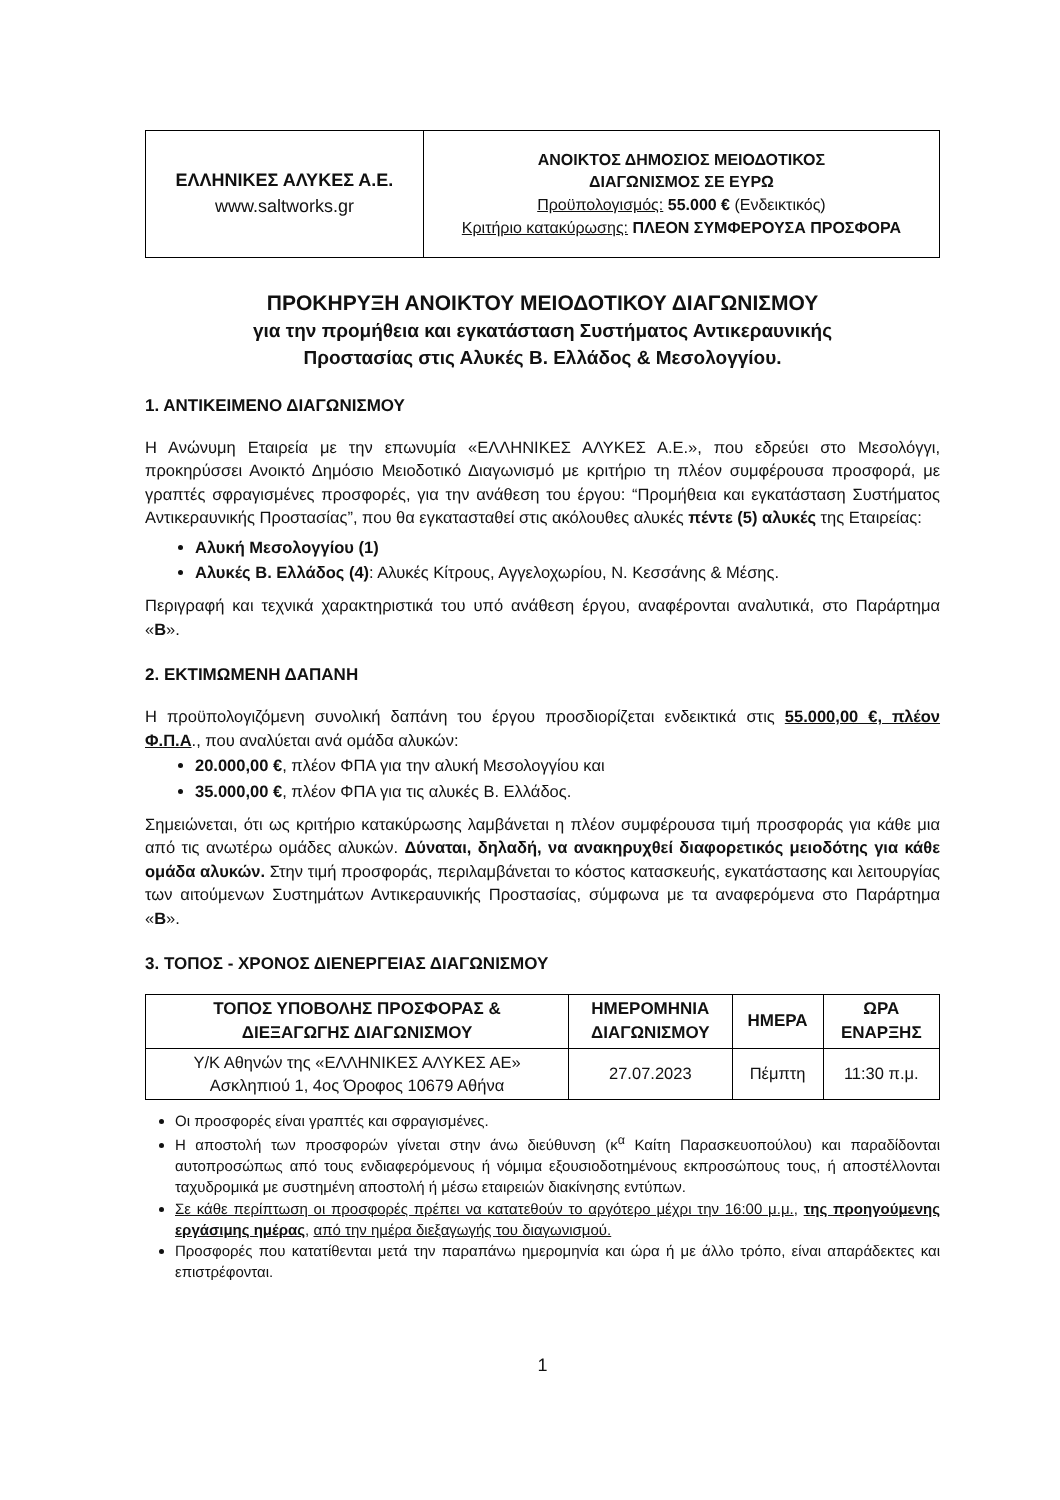| ΕΛΛΗΝΙΚΕΣ ΑΛΥΚΕΣ Α.Ε. www.saltworks.gr | ΑΝΟΙΚΤΟΣ ΔΗΜΟΣΙΟΣ ΜΕΙΟΔΟΤΙΚΟΣ ΔΙΑΓΩΝΙΣΜΟΣ ΣΕ ΕΥΡΩ Προϋπολογισμός: 55.000 € (Ενδεικτικός) Κριτήριο κατακύρωσης: ΠΛΕΟΝ ΣΥΜΦΕΡΟΥΣΑ ΠΡΟΣΦΟΡΑ |
ΠΡΟΚΗΡΥΞΗ ΑΝΟΙΚΤΟΥ ΜΕΙΟΔΟΤΙΚΟΥ ΔΙΑΓΩΝΙΣΜΟΥ
για την προμήθεια και εγκατάσταση Συστήματος Αντικεραυνικής
Προστασίας στις Αλυκές Β. Ελλάδος & Μεσολογγίου.
1. ΑΝΤΙΚΕΙΜΕΝΟ ΔΙΑΓΩΝΙΣΜΟΥ
Η Ανώνυμη Εταιρεία με την επωνυμία «ΕΛΛΗΝΙΚΕΣ ΑΛΥΚΕΣ Α.Ε.», που εδρεύει στο Μεσολόγγι, προκηρύσσει Ανοικτό Δημόσιο Μειοδοτικό Διαγωνισμό με κριτήριο τη πλέον συμφέρουσα προσφορά, με γραπτές σφραγισμένες προσφορές, για την ανάθεση του έργου: “Προμήθεια και εγκατάσταση Συστήματος Αντικεραυνικής Προστασίας”, που θα εγκατασταθεί στις ακόλουθες αλυκές πέντε (5) αλυκές της Εταιρείας:
Αλυκή Μεσολογγίου (1)
Αλυκές Β. Ελλάδος (4): Αλυκές Κίτρους, Αγγελοχωρίου, Ν. Κεσσάνης & Μέσης.
Περιγραφή και τεχνικά χαρακτηριστικά του υπό ανάθεση έργου, αναφέρονται αναλυτικά, στο Παράρτημα «Β».
2. ΕΚΤΙΜΩΜΕΝΗ ΔΑΠΑΝΗ
Η προϋπολογιζόμενη συνολική δαπάνη του έργου προσδιορίζεται ενδεικτικά στις 55.000,00 €, πλέον Φ.Π.Α., που αναλύεται ανά ομάδα αλυκών:
20.000,00 €, πλέον ΦΠΑ για την αλυκή Μεσολογγίου και
35.000,00 €, πλέον ΦΠΑ για τις αλυκές Β. Ελλάδος.
Σημειώνεται, ότι ως κριτήριο κατακύρωσης λαμβάνεται η πλέον συμφέρουσα τιμή προσφοράς για κάθε μια από τις ανωτέρω ομάδες αλυκών. Δύναται, δηλαδή, να ανακηρυχθεί διαφορετικός μειοδότης για κάθε ομάδα αλυκών. Στην τιμή προσφοράς, περιλαμβάνεται το κόστος κατασκευής, εγκατάστασης και λειτουργίας των αιτούμενων Συστημάτων Αντικεραυνικής Προστασίας, σύμφωνα με τα αναφερόμενα στο Παράρτημα «Β».
3. ΤΟΠΟΣ - ΧΡΟΝΟΣ ΔΙΕΝΕΡΓΕΙΑΣ ΔΙΑΓΩΝΙΣΜΟΥ
| ΤΟΠΟΣ ΥΠΟΒΟΛΗΣ ΠΡΟΣΦΟΡΑΣ & ΔΙΕΞΑΓΩΓΗΣ ΔΙΑΓΩΝΙΣΜΟΥ | ΗΜΕΡΟΜΗΝΙΑ ΔΙΑΓΩΝΙΣΜΟΥ | ΗΜΕΡΑ | ΩΡΑ ΕΝΑΡΞΗΣ |
| --- | --- | --- | --- |
| Υ/Κ Αθηνών της «ΕΛΛΗΝΙΚΕΣ ΑΛΥΚΕΣ ΑΕ» Ασκληπιού 1, 4ος Όροφος 10679 Αθήνα | 27.07.2023 | Πέμπτη | 11:30 π.μ. |
Οι προσφορές είναι γραπτές και σφραγισμένες.
Η αποστολή των προσφορών γίνεται στην άνω διεύθυνση (κ<sup>α</sup> Καίτη Παρασκευοπούλου) και παραδίδονται αυτοπροσώπως από τους ενδιαφερόμενους ή νόμιμα εξουσιοδοτημένους εκπροσώπους τους, ή αποστέλλονται ταχυδρομικά με συστημένη αποστολή ή μέσω εταιρειών διακίνησης εντύπων.
Σε κάθε περίπτωση οι προσφορές πρέπει να κατατεθούν το αργότερο μέχρι την 16:00 μ.μ., της προηγούμενης εργάσιμης ημέρας, από την ημέρα διεξαγωγής του διαγωνισμού.
Προσφορές που κατατίθενται μετά την παραπάνω ημερομηνία και ώρα ή με άλλο τρόπο, είναι απαράδεκτες και επιστρέφονται.
1